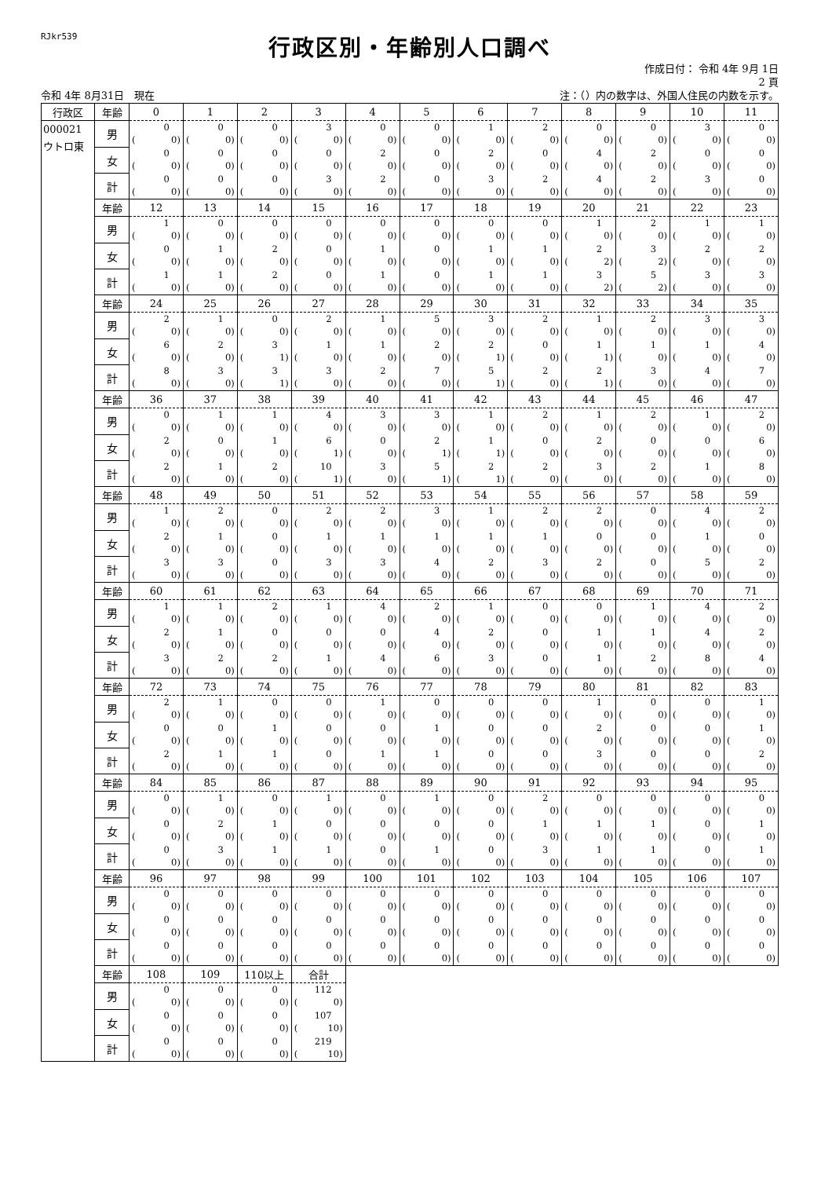RJkr539
行政区別・年齢別人口調べ
作成日付： 令和 4年 9月 1日
2 頁
令和 4年 8月31日　現在 注：（）内の数字は、外国人住民の内数を示す。
| 行政区 | 年齢 | 0 | 1 | 2 | 3 | 4 | 5 | 6 | 7 | 8 | 9 | 10 | 11 |
| --- | --- | --- | --- | --- | --- | --- | --- | --- | --- | --- | --- | --- | --- |
| 000021 ウトロ東 | 男 | 0 ( 0) | 0 ( 0) | 0 ( 0) | 3 ( 0) | 0 ( 0) | 0 ( 0) | 1 ( 0) | 2 ( 0) | 0 ( 0) | 0 ( 0) | 3 ( 0) | 0 ( 0) |
| | 女 | 0 ( 0) | 0 ( 0) | 0 ( 0) | 0 ( 0) | 2 ( 0) | 0 ( 0) | 2 ( 0) | 0 ( 0) | 4 ( 0) | 2 ( 0) | 0 ( 0) | 0 ( 0) |
| | 計 | 0 ( 0) | 0 ( 0) | 0 ( 0) | 3 ( 0) | 2 ( 0) | 0 ( 0) | 3 ( 0) | 2 ( 0) | 4 ( 0) | 2 ( 0) | 3 ( 0) | 0 ( 0) |
| | 年齢 | 12 | 13 | 14 | 15 | 16 | 17 | 18 | 19 | 20 | 21 | 22 | 23 |
| | 男 | 1 ( 0) | 0 ( 0) | 0 ( 0) | 0 ( 0) | 0 ( 0) | 0 ( 0) | 0 ( 0) | 0 ( 0) | 1 ( 0) | 2 ( 0) | 1 ( 0) | 1 ( 0) |
| | 女 | 0 ( 0) | 1 ( 0) | 2 ( 0) | 0 ( 0) | 1 ( 0) | 0 ( 0) | 1 ( 0) | 1 ( 0) | 2 ( 2) | 3 ( 2) | 2 ( 0) | 2 ( 0) |
| | 計 | 1 ( 0) | 1 ( 0) | 2 ( 0) | 0 ( 0) | 1 ( 0) | 0 ( 0) | 1 ( 0) | 1 ( 0) | 3 ( 2) | 5 ( 2) | 3 ( 0) | 3 ( 0) |
| | 年齢 | 24 | 25 | 26 | 27 | 28 | 29 | 30 | 31 | 32 | 33 | 34 | 35 |
| | 男 | 2 ( 0) | 1 ( 0) | 0 ( 0) | 2 ( 0) | 1 ( 0) | 5 ( 0) | 3 ( 0) | 2 ( 0) | 1 ( 0) | 2 ( 0) | 3 ( 0) | 3 ( 0) |
| | 女 | 6 ( 0) | 2 ( 0) | 3 ( 1) | 1 ( 0) | 1 ( 0) | 2 ( 0) | 2 ( 1) | 0 ( 0) | 1 ( 1) | 1 ( 0) | 1 ( 0) | 4 ( 0) |
| | 計 | 8 ( 0) | 3 ( 0) | 3 ( 1) | 3 ( 0) | 2 ( 0) | 7 ( 0) | 5 ( 1) | 2 ( 0) | 2 ( 1) | 3 ( 0) | 4 ( 0) | 7 ( 0) |
| | 年齢 | 36 | 37 | 38 | 39 | 40 | 41 | 42 | 43 | 44 | 45 | 46 | 47 |
| | 男 | 0 ( 0) | 1 ( 0) | 1 ( 0) | 4 ( 0) | 3 ( 0) | 3 ( 0) | 1 ( 0) | 2 ( 0) | 1 ( 0) | 2 ( 0) | 1 ( 0) | 2 ( 0) |
| | 女 | 2 ( 0) | 0 ( 0) | 1 ( 0) | 6 ( 1) | 0 ( 0) | 2 ( 1) | 1 ( 1) | 0 ( 0) | 2 ( 0) | 0 ( 0) | 0 ( 0) | 6 ( 0) |
| | 計 | 2 ( 0) | 1 ( 0) | 2 ( 0) | 10 ( 1) | 3 ( 0) | 5 ( 1) | 2 ( 1) | 2 ( 0) | 3 ( 0) | 2 ( 0) | 1 ( 0) | 8 ( 0) |
| | 年齢 | 48 | 49 | 50 | 51 | 52 | 53 | 54 | 55 | 56 | 57 | 58 | 59 |
| | 男 | 1 ( 0) | 2 ( 0) | 0 ( 0) | 2 ( 0) | 2 ( 0) | 3 ( 0) | 1 ( 0) | 2 ( 0) | 2 ( 0) | 0 ( 0) | 4 ( 0) | 2 ( 0) |
| | 女 | 2 ( 0) | 1 ( 0) | 0 ( 0) | 1 ( 0) | 1 ( 0) | 1 ( 0) | 1 ( 0) | 1 ( 0) | 0 ( 0) | 0 ( 0) | 1 ( 0) | 0 ( 0) |
| | 計 | 3 ( 0) | 3 ( 0) | 0 ( 0) | 3 ( 0) | 3 ( 0) | 4 ( 0) | 2 ( 0) | 3 ( 0) | 2 ( 0) | 0 ( 0) | 5 ( 0) | 2 ( 0) |
| | 年齢 | 60 | 61 | 62 | 63 | 64 | 65 | 66 | 67 | 68 | 69 | 70 | 71 |
| | 男 | 1 ( 0) | 1 ( 0) | 2 ( 0) | 1 ( 0) | 4 ( 0) | 2 ( 0) | 1 ( 0) | 0 ( 0) | 0 ( 0) | 1 ( 0) | 4 ( 0) | 2 ( 0) |
| | 女 | 2 ( 0) | 1 ( 0) | 0 ( 0) | 0 ( 0) | 0 ( 0) | 4 ( 0) | 2 ( 0) | 0 ( 0) | 1 ( 0) | 1 ( 0) | 4 ( 0) | 2 ( 0) |
| | 計 | 3 ( 0) | 2 ( 0) | 2 ( 0) | 1 ( 0) | 4 ( 0) | 6 ( 0) | 3 ( 0) | 0 ( 0) | 1 ( 0) | 2 ( 0) | 8 ( 0) | 4 ( 0) |
| | 年齢 | 72 | 73 | 74 | 75 | 76 | 77 | 78 | 79 | 80 | 81 | 82 | 83 |
| | 男 | 2 ( 0) | 1 ( 0) | 0 ( 0) | 0 ( 0) | 1 ( 0) | 0 ( 0) | 0 ( 0) | 0 ( 0) | 1 ( 0) | 0 ( 0) | 0 ( 0) | 1 ( 0) |
| | 女 | 0 ( 0) | 0 ( 0) | 1 ( 0) | 0 ( 0) | 0 ( 0) | 1 ( 0) | 0 ( 0) | 0 ( 0) | 2 ( 0) | 0 ( 0) | 0 ( 0) | 1 ( 0) |
| | 計 | 2 ( 0) | 1 ( 0) | 1 ( 0) | 0 ( 0) | 1 ( 0) | 1 ( 0) | 0 ( 0) | 0 ( 0) | 3 ( 0) | 0 ( 0) | 0 ( 0) | 2 ( 0) |
| | 年齢 | 84 | 85 | 86 | 87 | 88 | 89 | 90 | 91 | 92 | 93 | 94 | 95 |
| | 男 | 0 ( 0) | 1 ( 0) | 0 ( 0) | 1 ( 0) | 0 ( 0) | 1 ( 0) | 0 ( 0) | 2 ( 0) | 0 ( 0) | 0 ( 0) | 0 ( 0) | 0 ( 0) |
| | 女 | 0 ( 0) | 2 ( 0) | 1 ( 0) | 0 ( 0) | 0 ( 0) | 0 ( 0) | 0 ( 0) | 1 ( 0) | 1 ( 0) | 1 ( 0) | 0 ( 0) | 1 ( 0) |
| | 計 | 0 ( 0) | 3 ( 0) | 1 ( 0) | 1 ( 0) | 0 ( 0) | 1 ( 0) | 0 ( 0) | 3 ( 0) | 1 ( 0) | 1 ( 0) | 0 ( 0) | 1 ( 0) |
| | 年齢 | 96 | 97 | 98 | 99 | 100 | 101 | 102 | 103 | 104 | 105 | 106 | 107 |
| | 男 | 0 ( 0) | 0 ( 0) | 0 ( 0) | 0 ( 0) | 0 ( 0) | 0 ( 0) | 0 ( 0) | 0 ( 0) | 0 ( 0) | 0 ( 0) | 0 ( 0) | 0 ( 0) |
| | 女 | 0 ( 0) | 0 ( 0) | 0 ( 0) | 0 ( 0) | 0 ( 0) | 0 ( 0) | 0 ( 0) | 0 ( 0) | 0 ( 0) | 0 ( 0) | 0 ( 0) | 0 ( 0) |
| | 計 | 0 ( 0) | 0 ( 0) | 0 ( 0) | 0 ( 0) | 0 ( 0) | 0 ( 0) | 0 ( 0) | 0 ( 0) | 0 ( 0) | 0 ( 0) | 0 ( 0) | 0 ( 0) |
| | 年齢 | 108 | 109 | 110以上 | 合計 | | | | | | | | |
| | 男 | 0 ( 0) | 0 ( 0) | 0 ( 0) | 112 ( 0) | | | | | | | | |
| | 女 | 0 ( 0) | 0 ( 0) | 0 ( 0) | 107 ( 10) | | | | | | | | |
| | 計 | 0 ( 0) | 0 ( 0) | 0 ( 0) | 219 ( 10) | | | | | | | | |